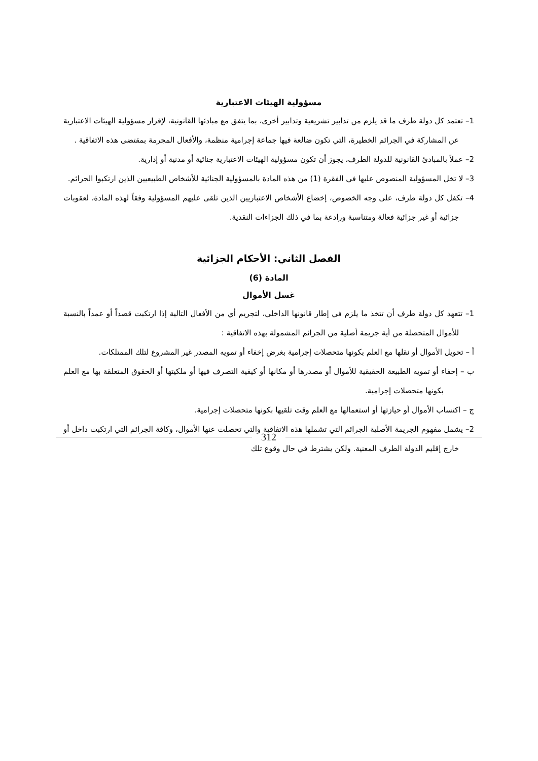مسؤولية الهيئات الاعتبارية
1– تعتمد كل دولة طرف ما قد يلزم من تدابير تشريعية وتدابير أخرى، بما يتفق مع مبادئها القانونية، لإقرار مسؤولية الهيئات الاعتبارية عن المشاركة في الجرائم الخطيرة، التي تكون ضالعة فيها جماعة إجرامية منظمة، والأفعال المجرمة بمقتضى هذه الاتفاقية .
2– عملاً بالمبادئ القانونية للدولة الطرف، يجوز أن تكون مسؤولية الهيئات الاعتبارية جنائية أو مدنية أو إدارية.
3– لا تخل المسؤولية المنصوص عليها في الفقرة (1) من هذه المادة بالمسؤولية الجنائية للأشخاص الطبيعيين الذين ارتكبوا الجرائم.
4– تكفل كل دولة طرف، على وجه الخصوص، إخضاع الأشخاص الاعتباريين الذين تلقى عليهم المسؤولية وفقاً لهذه المادة، لعقوبات جزائية أو غير جزائية فعالة ومتناسبة ورادعة بما في ذلك الجزاءات النقدية.
الفصل الثاني: الأحكام الجزائية
المادة (6)
غسل الأموال
1– تتعهد كل دولة طرف أن تتخذ ما يلزم في إطار قانونها الداخلي، لتجريم أي من الأفعال التالية إذا ارتكبت قصداً أو عمداً بالنسبة للأموال المتحصلة من أية جريمة أصلية من الجرائم المشمولة بهذه الاتفاقية :
أ – تحويل الأموال أو نقلها مع العلم بكونها متحصلات إجرامية بغرض إخفاء أو تمويه المصدر غير المشروع لتلك الممتلكات.
ب – إخفاء أو تمويه الطبيعة الحقيقية للأموال أو مصدرها أو مكانها أو كيفية التصرف فيها أو ملكيتها أو الحقوق المتعلقة بها مع العلم بكونها متحصلات إجرامية.
ج – اكتساب الأموال أو حيازتها أو استعمالها مع العلم وقت تلقيها بكونها متحصلات إجرامية.
2– يشمل مفهوم الجريمة الأصلية الجرائم التي تشملها هذه الاتفاقية والتي تحصلت عنها الأموال، وكافة الجرائم التي ارتكبت داخل أو خارج إقليم الدولة الطرف المعنية. ولكن يشترط في حال وقوع تلك
312